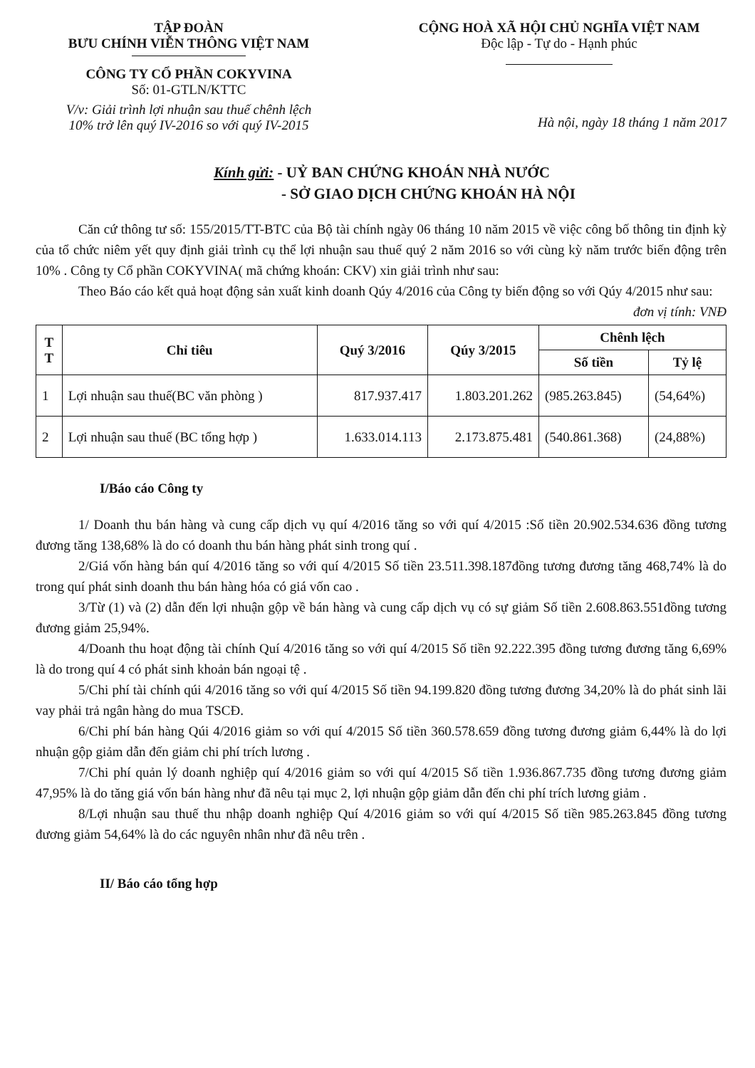TẬP ĐOÀN
BƯU CHÍNH VIỄN THÔNG VIỆT NAM
CÔNG TY CỔ PHẦN COKYVINA
Số: 01-GTLN/KTTC
V/v: Giải trình lợi nhuận sau thuế chênh lệch
10% trở lên quý IV-2016 so với quý IV-2015
CỘNG HOÀ XÃ HỘI CHỦ NGHĨA VIỆT NAM
Độc lập - Tự do - Hạnh phúc
Hà nội, ngày 18 tháng 1 năm 2017
Kính gửi: - UỶ BAN CHỨNG KHOÁN NHÀ NƯỚC
- SỞ GIAO DỊCH CHỨNG KHOÁN HÀ NỘI
Căn cứ thông tư số: 155/2015/TT-BTC của Bộ tài chính ngày 06 tháng 10 năm 2015 về việc công bố thông tin định kỳ của tổ chức niêm yết quy định giải trình cụ thể lợi nhuận sau thuế quý 2 năm 2016 so với cùng kỳ năm trước biến động trên 10% . Công ty Cổ phần COKYVINA( mã chứng khoán: CKV) xin giải trình như sau:
Theo Báo cáo kết quả hoạt động sản xuất kinh doanh Qúy 4/2016 của Công ty biến động so với Qúy 4/2015 như sau:
đơn vị tính: VNĐ
| T T | Chỉ tiêu | Quý 3/2016 | Qúy 3/2015 | Chênh lệch | |
| --- | --- | --- | --- | --- | --- |
| | | | | Số tiền | Tỷ lệ |
| 1 | Lợi nhuận sau thuế(BC văn phòng ) | 817.937.417 | 1.803.201.262 | (985.263.845) | (54,64%) |
| 2 | Lợi nhuận sau thuế (BC tổng hợp ) | 1.633.014.113 | 2.173.875.481 | (540.861.368) | (24,88%) |
I/Báo cáo Công ty
1/ Doanh thu bán hàng và cung cấp dịch vụ quí 4/2016 tăng so với quí 4/2015 :Số tiền 20.902.534.636 đồng tương đương tăng 138,68% là do có doanh thu bán hàng phát sinh trong quí .
2/Giá vốn hàng bán quí 4/2016 tăng so với quí 4/2015 Số tiền 23.511.398.187đồng tương đương tăng 468,74% là do trong quí phát sinh doanh thu bán hàng hóa có giá vốn cao .
3/Từ (1) và (2) dẫn đến lợi nhuận gộp về bán hàng và cung cấp dịch vụ có sự giảm Số tiền 2.608.863.551đồng tương đương giảm 25,94%.
4/Doanh thu hoạt động tài chính Quí 4/2016 tăng so với quí 4/2015 Số tiền 92.222.395 đồng tương đương tăng 6,69% là do trong quí 4 có phát sinh khoản bán ngoại tệ .
5/Chi phí tài chính qúi 4/2016 tăng so với quí 4/2015 Số tiền 94.199.820 đồng tương đương 34,20% là do phát sinh lãi vay phải trả ngân hàng do mua TSCĐ.
6/Chi phí bán hàng Qúi 4/2016 giảm so với quí 4/2015 Số tiền 360.578.659 đồng tương đương giảm 6,44% là do lợi nhuận gộp giảm dẫn đến giảm chi phí trích lương .
7/Chi phí quản lý doanh nghiệp quí 4/2016 giảm so với quí 4/2015 Số tiền 1.936.867.735 đồng tương đương giảm 47,95% là do tăng giá vốn bán hàng như đã nêu tại mục 2, lợi nhuận gộp giảm dẫn đến chi phí trích lương giảm .
8/Lợi nhuận sau thuế thu nhập doanh nghiệp Quí 4/2016 giảm so với quí 4/2015 Số tiền 985.263.845 đồng tương đương giảm 54,64% là do các nguyên nhân như đã nêu trên .
II/ Báo cáo tổng hợp